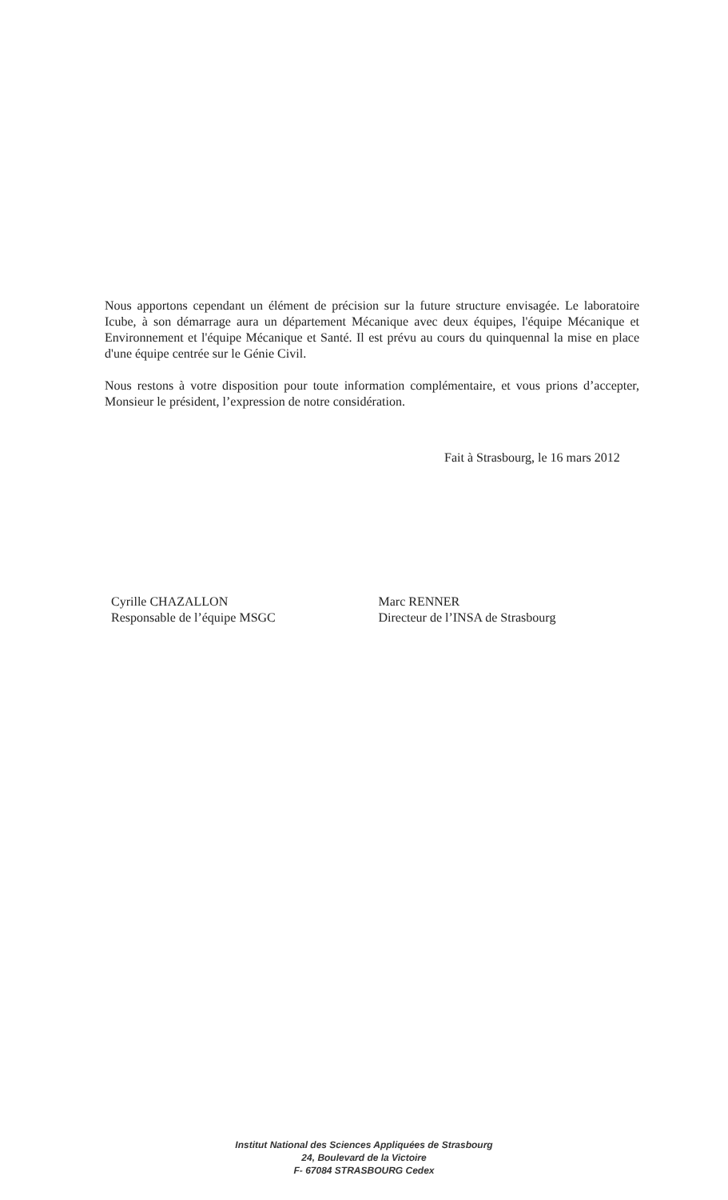Nous apportons cependant un élément de précision sur la future structure envisagée. Le laboratoire Icube, à son démarrage aura un département Mécanique avec deux équipes, l'équipe Mécanique et Environnement et l'équipe Mécanique et Santé. Il est prévu au cours du quinquennal la mise en place d'une équipe centrée sur le Génie Civil.
Nous restons à votre disposition pour toute information complémentaire, et vous prions d’accepter, Monsieur le président, l’expression de notre considération.
Fait à Strasbourg, le 16 mars 2012
Cyrille CHAZALLON
Responsable de l’équipe MSGC
Marc RENNER
Directeur de l’INSA de Strasbourg
Institut National des Sciences Appliquées de Strasbourg
24, Boulevard de la Victoire
F- 67084 STRASBOURG Cedex